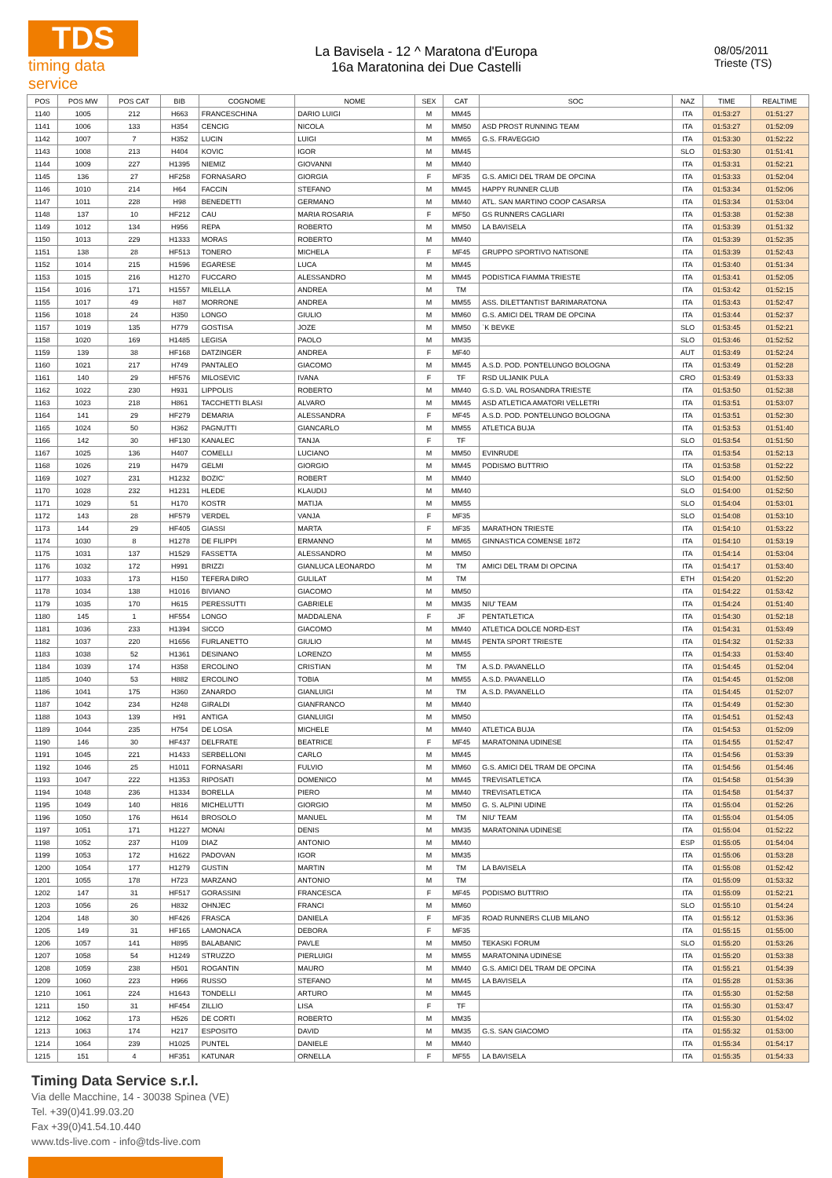TDS
timing data service
La Bavisela - 12 ^ Maratona d'Europa
16a Maratonina dei Due Castelli
08/05/2011
Trieste (TS)
| POS | POS MW | POS CAT | BIB | COGNOME | NOME | SEX | CAT | SOC | NAZ | TIME | REALTIME |
| --- | --- | --- | --- | --- | --- | --- | --- | --- | --- | --- | --- |
| 1140 | 1005 | 212 | H663 | FRANCESCHINA | DARIO LUIGI | M | MM45 | | ITA | 01:53:27 | 01:51:27 |
| 1141 | 1006 | 133 | H354 | CENCIG | NICOLA | M | MM50 | ASD PROST RUNNING TEAM | ITA | 01:53:27 | 01:52:09 |
| 1142 | 1007 | 7 | H352 | LUCIN | LUIGI | M | MM65 | G.S. FRAVEGGIO | ITA | 01:53:30 | 01:52:22 |
| 1143 | 1008 | 213 | H404 | KOVIC | IGOR | M | MM45 | | SLO | 01:53:30 | 01:51:41 |
| 1144 | 1009 | 227 | H1395 | NIEMIZ | GIOVANNI | M | MM40 | | ITA | 01:53:31 | 01:52:21 |
| 1145 | 136 | 27 | HF258 | FORNASARO | GIORGIA | F | MF35 | G.S. AMICI DEL TRAM DE OPCINA | ITA | 01:53:33 | 01:52:04 |
| 1146 | 1010 | 214 | H64 | FACCIN | STEFANO | M | MM45 | HAPPY RUNNER CLUB | ITA | 01:53:34 | 01:52:06 |
| 1147 | 1011 | 228 | H98 | BENEDETTI | GERMANO | M | MM40 | ATL. SAN MARTINO COOP CASARSA | ITA | 01:53:34 | 01:53:04 |
| 1148 | 137 | 10 | HF212 | CAU | MARIA ROSARIA | F | MF50 | GS RUNNERS CAGLIARI | ITA | 01:53:38 | 01:52:38 |
| 1149 | 1012 | 134 | H956 | REPA | ROBERTO | M | MM50 | LA BAVISELA | ITA | 01:53:39 | 01:51:32 |
| 1150 | 1013 | 229 | H1333 | MORAS | ROBERTO | M | MM40 | | ITA | 01:53:39 | 01:52:35 |
| 1151 | 138 | 28 | HF513 | TONERO | MICHELA | F | MF45 | GRUPPO SPORTIVO NATISONE | ITA | 01:53:39 | 01:52:43 |
| 1152 | 1014 | 215 | H1596 | EGARESE | LUCA | M | MM45 | | ITA | 01:53:40 | 01:51:34 |
| 1153 | 1015 | 216 | H1270 | FUCCARO | ALESSANDRO | M | MM45 | PODISTICA FIAMMA TRIESTE | ITA | 01:53:41 | 01:52:05 |
| 1154 | 1016 | 171 | H1557 | MILELLA | ANDREA | M | TM | | ITA | 01:53:42 | 01:52:15 |
| 1155 | 1017 | 49 | H87 | MORRONE | ANDREA | M | MM55 | ASS. DILETTANTIST BARIMARATONA | ITA | 01:53:43 | 01:52:47 |
| 1156 | 1018 | 24 | H350 | LONGO | GIULIO | M | MM60 | G.S. AMICI DEL TRAM DE OPCINA | ITA | 01:53:44 | 01:52:37 |
| 1157 | 1019 | 135 | H779 | GOSTISA | JOZE | M | MM50 | `K BEVKE | SLO | 01:53:45 | 01:52:21 |
| 1158 | 1020 | 169 | H1485 | LEGISA | PAOLO | M | MM35 | | SLO | 01:53:46 | 01:52:52 |
| 1159 | 139 | 38 | HF168 | DATZINGER | ANDREA | F | MF40 | | AUT | 01:53:49 | 01:52:24 |
| 1160 | 1021 | 217 | H749 | PANTALEO | GIACOMO | M | MM45 | A.S.D. POD. PONTELUNGO BOLOGNA | ITA | 01:53:49 | 01:52:28 |
| 1161 | 140 | 29 | HF576 | MILOSEVIC | IVANA | F | TF | RSD ULJANIK PULA | CRO | 01:53:49 | 01:53:33 |
| 1162 | 1022 | 230 | H931 | LIPPOLIS | ROBERTO | M | MM40 | G.S.D. VAL ROSANDRA TRIESTE | ITA | 01:53:50 | 01:52:38 |
| 1163 | 1023 | 218 | H861 | TACCHETTI BLASI | ALVARO | M | MM45 | ASD ATLETICA AMATORI VELLETRI | ITA | 01:53:51 | 01:53:07 |
| 1164 | 141 | 29 | HF279 | DEMARIA | ALESSANDRA | F | MF45 | A.S.D. POD. PONTELUNGO BOLOGNA | ITA | 01:53:51 | 01:52:30 |
| 1165 | 1024 | 50 | H362 | PAGNUTTI | GIANCARLO | M | MM55 | ATLETICA BUJA | ITA | 01:53:53 | 01:51:40 |
| 1166 | 142 | 30 | HF130 | KANALEC | TANJA | F | TF | | SLO | 01:53:54 | 01:51:50 |
| 1167 | 1025 | 136 | H407 | COMELLI | LUCIANO | M | MM50 | EVINRUDE | ITA | 01:53:54 | 01:52:13 |
| 1168 | 1026 | 219 | H479 | GELMI | GIORGIO | M | MM45 | PODISMO BUTTRIO | ITA | 01:53:58 | 01:52:22 |
| 1169 | 1027 | 231 | H1232 | BOZIC' | ROBERT | M | MM40 | | SLO | 01:54:00 | 01:52:50 |
| 1170 | 1028 | 232 | H1231 | HLEDE | KLAUDIJ | M | MM40 | | SLO | 01:54:00 | 01:52:50 |
| 1171 | 1029 | 51 | H170 | KOSTR | MATIJA | M | MM55 | | SLO | 01:54:04 | 01:53:01 |
| 1172 | 143 | 28 | HF579 | VERDEL | VANJA | F | MF35 | | SLO | 01:54:08 | 01:53:10 |
| 1173 | 144 | 29 | HF405 | GIASSI | MARTA | F | MF35 | MARATHON TRIESTE | ITA | 01:54:10 | 01:53:22 |
| 1174 | 1030 | 8 | H1278 | DE FILIPPI | ERMANNO | M | MM65 | GINNASTICA COMENSE 1872 | ITA | 01:54:10 | 01:53:19 |
| 1175 | 1031 | 137 | H1529 | FASSETTA | ALESSANDRO | M | MM50 | | ITA | 01:54:14 | 01:53:04 |
| 1176 | 1032 | 172 | H991 | BRIZZI | GIANLUCA LEONARDO | M | TM | AMICI DEL TRAM DI OPCINA | ITA | 01:54:17 | 01:53:40 |
| 1177 | 1033 | 173 | H150 | TEFERA DIRO | GULILAT | M | TM | | ETH | 01:54:20 | 01:52:20 |
| 1178 | 1034 | 138 | H1016 | BIVIANO | GIACOMO | M | MM50 | | ITA | 01:54:22 | 01:53:42 |
| 1179 | 1035 | 170 | H615 | PERESSUTTI | GABRIELE | M | MM35 | NIU' TEAM | ITA | 01:54:24 | 01:51:40 |
| 1180 | 145 | 1 | HF554 | LONGO | MADDALENA | F | JF | PENTATLETICA | ITA | 01:54:30 | 01:52:18 |
| 1181 | 1036 | 233 | H1394 | SICCO | GIACOMO | M | MM40 | ATLETICA DOLCE NORD-EST | ITA | 01:54:31 | 01:53:49 |
| 1182 | 1037 | 220 | H1656 | FURLANETTO | GIULIO | M | MM45 | PENTA SPORT TRIESTE | ITA | 01:54:32 | 01:52:33 |
| 1183 | 1038 | 52 | H1361 | DESINANO | LORENZO | M | MM55 | | ITA | 01:54:33 | 01:53:40 |
| 1184 | 1039 | 174 | H358 | ERCOLINO | CRISTIAN | M | TM | A.S.D. PAVANELLO | ITA | 01:54:45 | 01:52:04 |
| 1185 | 1040 | 53 | H882 | ERCOLINO | TOBIA | M | MM55 | A.S.D. PAVANELLO | ITA | 01:54:45 | 01:52:08 |
| 1186 | 1041 | 175 | H360 | ZANARDO | GIANLUIGI | M | TM | A.S.D. PAVANELLO | ITA | 01:54:45 | 01:52:07 |
| 1187 | 1042 | 234 | H248 | GIRALDI | GIANFRANCO | M | MM40 | | ITA | 01:54:49 | 01:52:30 |
| 1188 | 1043 | 139 | H91 | ANTIGA | GIANLUIGI | M | MM50 | | ITA | 01:54:51 | 01:52:43 |
| 1189 | 1044 | 235 | H754 | DE LOSA | MICHELE | M | MM40 | ATLETICA BUJA | ITA | 01:54:53 | 01:52:09 |
| 1190 | 146 | 30 | HF437 | DELFRATE | BEATRICE | F | MF45 | MARATONINA UDINESE | ITA | 01:54:55 | 01:52:47 |
| 1191 | 1045 | 221 | H1433 | SERBELLONI | CARLO | M | MM45 | | ITA | 01:54:56 | 01:53:39 |
| 1192 | 1046 | 25 | H1011 | FORNASARI | FULVIO | M | MM60 | G.S. AMICI DEL TRAM DE OPCINA | ITA | 01:54:56 | 01:54:46 |
| 1193 | 1047 | 222 | H1353 | RIPOSATI | DOMENICO | M | MM45 | TREVISATLETICA | ITA | 01:54:58 | 01:54:39 |
| 1194 | 1048 | 236 | H1334 | BORELLA | PIERO | M | MM40 | TREVISATLETICA | ITA | 01:54:58 | 01:54:37 |
| 1195 | 1049 | 140 | H816 | MICHELUTTI | GIORGIO | M | MM50 | G. S. ALPINI UDINE | ITA | 01:55:04 | 01:52:26 |
| 1196 | 1050 | 176 | H614 | BROSOLO | MANUEL | M | TM | NIU' TEAM | ITA | 01:55:04 | 01:54:05 |
| 1197 | 1051 | 171 | H1227 | MONAI | DENIS | M | MM35 | MARATONINA UDINESE | ITA | 01:55:04 | 01:52:22 |
| 1198 | 1052 | 237 | H109 | DIAZ | ANTONIO | M | MM40 | | ESP | 01:55:05 | 01:54:04 |
| 1199 | 1053 | 172 | H1622 | PADOVAN | IGOR | M | MM35 | | ITA | 01:55:06 | 01:53:28 |
| 1200 | 1054 | 177 | H1279 | GUSTIN | MARTIN | M | TM | LA BAVISELA | ITA | 01:55:08 | 01:52:42 |
| 1201 | 1055 | 178 | H723 | MARZANO | ANTONIO | M | TM | | ITA | 01:55:09 | 01:53:32 |
| 1202 | 147 | 31 | HF517 | GORASSINI | FRANCESCA | F | MF45 | PODISMO BUTTRIO | ITA | 01:55:09 | 01:52:21 |
| 1203 | 1056 | 26 | H832 | OHNJEC | FRANCI | M | MM60 | | SLO | 01:55:10 | 01:54:24 |
| 1204 | 148 | 30 | HF426 | FRASCA | DANIELA | F | MF35 | ROAD RUNNERS CLUB MILANO | ITA | 01:55:12 | 01:53:36 |
| 1205 | 149 | 31 | HF165 | LAMONACA | DEBORA | F | MF35 | | ITA | 01:55:15 | 01:55:00 |
| 1206 | 1057 | 141 | H895 | BALABANIC | PAVLE | M | MM50 | TEKASKI FORUM | SLO | 01:55:20 | 01:53:26 |
| 1207 | 1058 | 54 | H1249 | STRUZZO | PIERLUIGI | M | MM55 | MARATONINA UDINESE | ITA | 01:55:20 | 01:53:38 |
| 1208 | 1059 | 238 | H501 | ROGANTIN | MAURO | M | MM40 | G.S. AMICI DEL TRAM DE OPCINA | ITA | 01:55:21 | 01:54:39 |
| 1209 | 1060 | 223 | H966 | RUSSO | STEFANO | M | MM45 | LA BAVISELA | ITA | 01:55:28 | 01:53:36 |
| 1210 | 1061 | 224 | H1643 | TONDELLI | ARTURO | M | MM45 | | ITA | 01:55:30 | 01:52:58 |
| 1211 | 150 | 31 | HF454 | ZILLIO | LISA | F | TF | | ITA | 01:55:30 | 01:53:47 |
| 1212 | 1062 | 173 | H526 | DE CORTI | ROBERTO | M | MM35 | | ITA | 01:55:30 | 01:54:02 |
| 1213 | 1063 | 174 | H217 | ESPOSITO | DAVID | M | MM35 | G.S. SAN GIACOMO | ITA | 01:55:32 | 01:53:00 |
| 1214 | 1064 | 239 | H1025 | PUNTEL | DANIELE | M | MM40 | | ITA | 01:55:34 | 01:54:17 |
| 1215 | 151 | 4 | HF351 | KATUNAR | ORNELLA | F | MF55 | LA BAVISELA | ITA | 01:55:35 | 01:54:33 |
Timing Data Service s.r.l.
Via delle Macchine, 14 - 30038 Spinea (VE)
Tel. +39(0)41.99.03.20
Fax +39(0)41.54.10.440
www.tds-live.com - info@tds-live.com